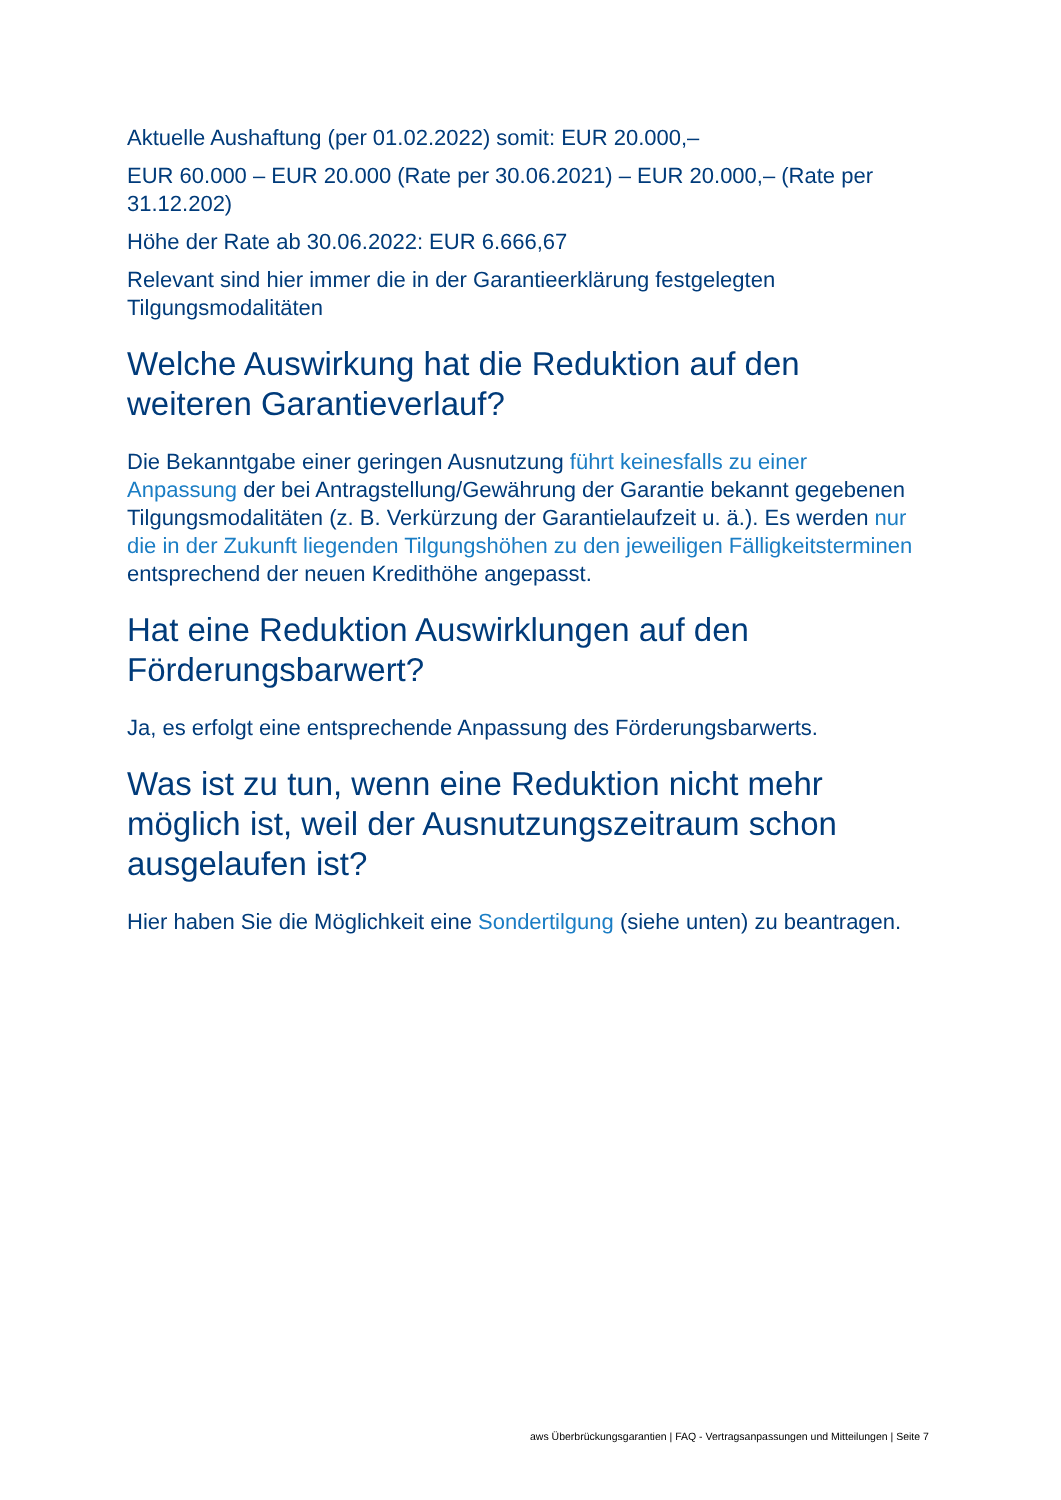Aktuelle Aushaftung (per 01.02.2022) somit: EUR 20.000,–
EUR 60.000 – EUR 20.000 (Rate per 30.06.2021) – EUR 20.000,– (Rate per 31.12.202)
Höhe der Rate ab 30.06.2022: EUR 6.666,67
Relevant sind hier immer die in der Garantieerklärung festgelegten Tilgungsmodalitäten
Welche Auswirkung hat die Reduktion auf den weiteren Garantieverlauf?
Die Bekanntgabe einer geringen Ausnutzung führt keinesfalls zu einer Anpassung der bei Antragstellung/Gewährung der Garantie bekannt gegebenen Tilgungsmodalitäten (z. B. Verkürzung der Garantielaufzeit u. ä.). Es werden nur die in der Zukunft liegenden Tilgungshöhen zu den jeweiligen Fälligkeitsterminen entsprechend der neuen Kredithöhe angepasst.
Hat eine Reduktion Auswirklungen auf den Förderungsbarwert?
Ja, es erfolgt eine entsprechende Anpassung des Förderungsbarwerts.
Was ist zu tun, wenn eine Reduktion nicht mehr möglich ist, weil der Ausnutzungszeitraum schon ausgelaufen ist?
Hier haben Sie die Möglichkeit eine Sondertilgung (siehe unten) zu beantragen.
aws Überbrückungsgarantien | FAQ - Vertragsanpassungen und Mitteilungen | Seite 7